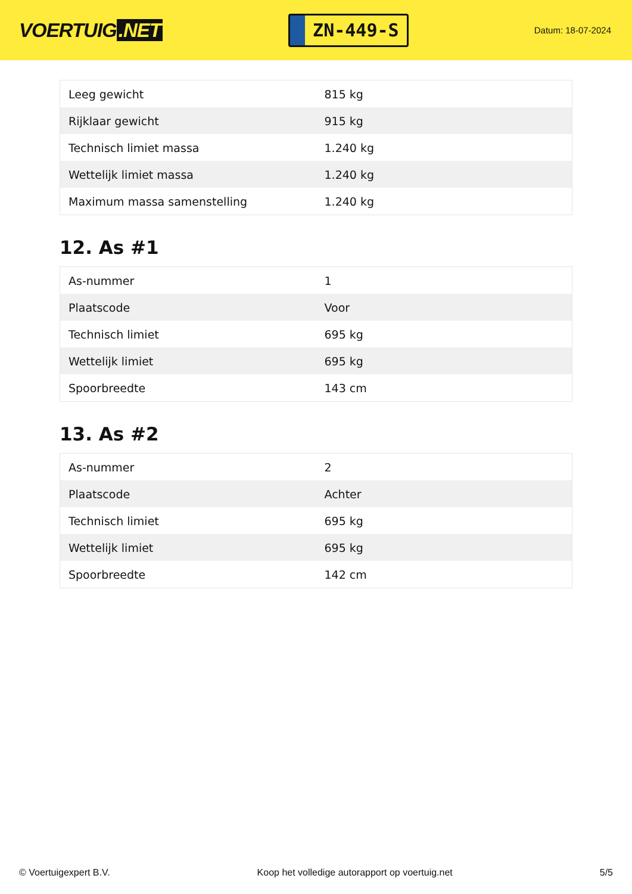VOERTUIG.NET
ZN-449-S
Datum: 18-07-2024
| Leeg gewicht | 815 kg |
| Rijklaar gewicht | 915 kg |
| Technisch limiet massa | 1.240 kg |
| Wettelijk limiet massa | 1.240 kg |
| Maximum massa samenstelling | 1.240 kg |
12. As #1
| As-nummer | 1 |
| Plaatscode | Voor |
| Technisch limiet | 695 kg |
| Wettelijk limiet | 695 kg |
| Spoorbreedte | 143 cm |
13. As #2
| As-nummer | 2 |
| Plaatscode | Achter |
| Technisch limiet | 695 kg |
| Wettelijk limiet | 695 kg |
| Spoorbreedte | 142 cm |
© Voertuigexpert B.V. Koop het volledige autorapport op voertuig.net 5/5